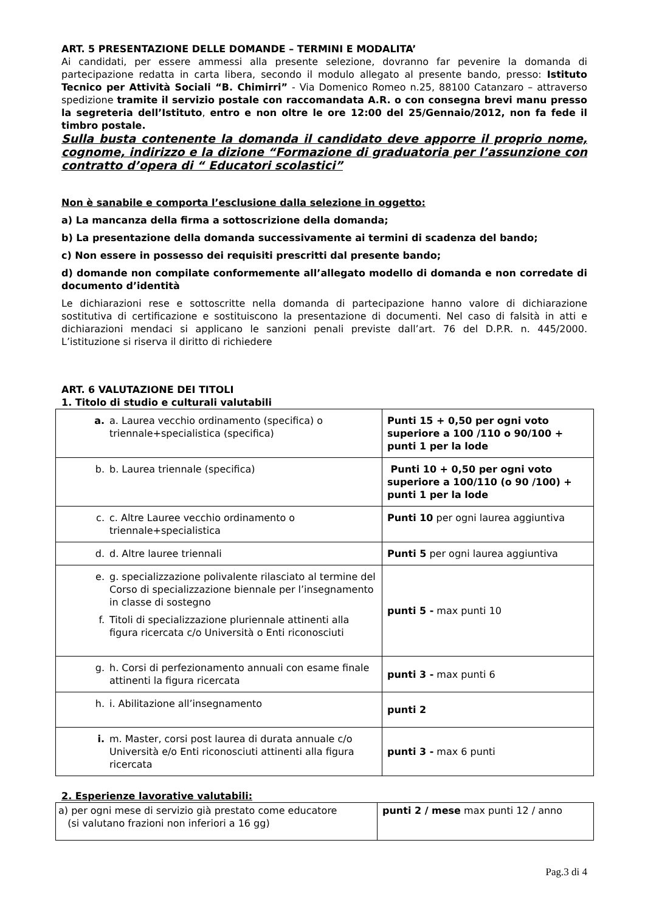ART. 5 PRESENTAZIONE DELLE DOMANDE – TERMINI E MODALITA’
Ai candidati, per essere ammessi alla presente selezione, dovranno far pevenire la domanda di partecipazione redatta in carta libera, secondo il modulo allegato al presente bando, presso: Istituto Tecnico per Attività Sociali “B. Chimirri” - Via Domenico Romeo n.25, 88100 Catanzaro – attraverso spedizione tramite il servizio postale con raccomandata A.R. o con consegna brevi manu presso la segreteria dell’Istituto, entro e non oltre le ore 12:00 del 25/Gennaio/2012, non fa fede il timbro postale.
Sulla busta contenente la domanda il candidato deve apporre il proprio nome, cognome, indirizzo e la dizione “Formazione di graduatoria per l’assunzione con contratto d’opera di “ Educatori scolastici”
Non è sanabile e comporta l’esclusione dalla selezione in oggetto:
a) La mancanza della firma a sottoscrizione della domanda;
b) La presentazione della domanda successivamente ai termini di scadenza del bando;
c) Non essere in possesso dei requisiti prescritti dal presente bando;
d) domande non compilate conformemente all’allegato modello di domanda e non corredate di documento d’identità
Le dichiarazioni rese e sottoscritte nella domanda di partecipazione hanno valore di dichiarazione sostitutiva di certificazione e sostituiscono la presentazione di documenti. Nel caso di falsità in atti e dichiarazioni mendaci si applicano le sanzioni penali previste dall’art. 76 del D.P.R. n. 445/2000. L’istituzione si riserva il diritto di richiedere
ART. 6 VALUTAZIONE DEI TITOLI
1. Titolo di studio e culturali valutabili
| a. a. Laurea vecchio ordinamento (specifica) o triennale+specialistica (specifica) | Punti 15 + 0,50 per ogni voto superiore a 100 /110 o 90/100 + punti 1 per la lode |
| b. b. Laurea triennale (specifica) | Punti 10 + 0,50 per ogni voto superiore a 100/110 (o 90 /100) + punti 1 per la lode |
| c. c. Altre Lauree vecchio ordinamento o triennale+specialistica | Punti 10 per ogni laurea aggiuntiva |
| d. d. Altre lauree triennali | Punti 5 per ogni laurea aggiuntiva |
| e. g. specializzazione polivalente rilasciato al termine del Corso di specializzazione biennale per l’insegnamento in classe di sostegno f. Titoli di specializzazione pluriennale attinenti alla figura ricercata c/o Università o Enti riconosciuti | punti 5 - max punti 10 |
| g. h. Corsi di perfezionamento annuali con esame finale attinenti la figura ricercata | punti 3 - max punti 6 |
| h. i. Abilitazione all’insegnamento | punti 2 |
| i. m. Master, corsi post laurea di durata annuale c/o Università e/o Enti riconosciuti attinenti alla figura ricercata | punti 3 - max 6 punti |
2. Esperienze lavorative valutabili:
| a) per ogni mese di servizio già prestato come educatore (si valutano frazioni non inferiori a 16 gg) | punti 2 / mese max punti 12 / anno |
Pag.3 di 4